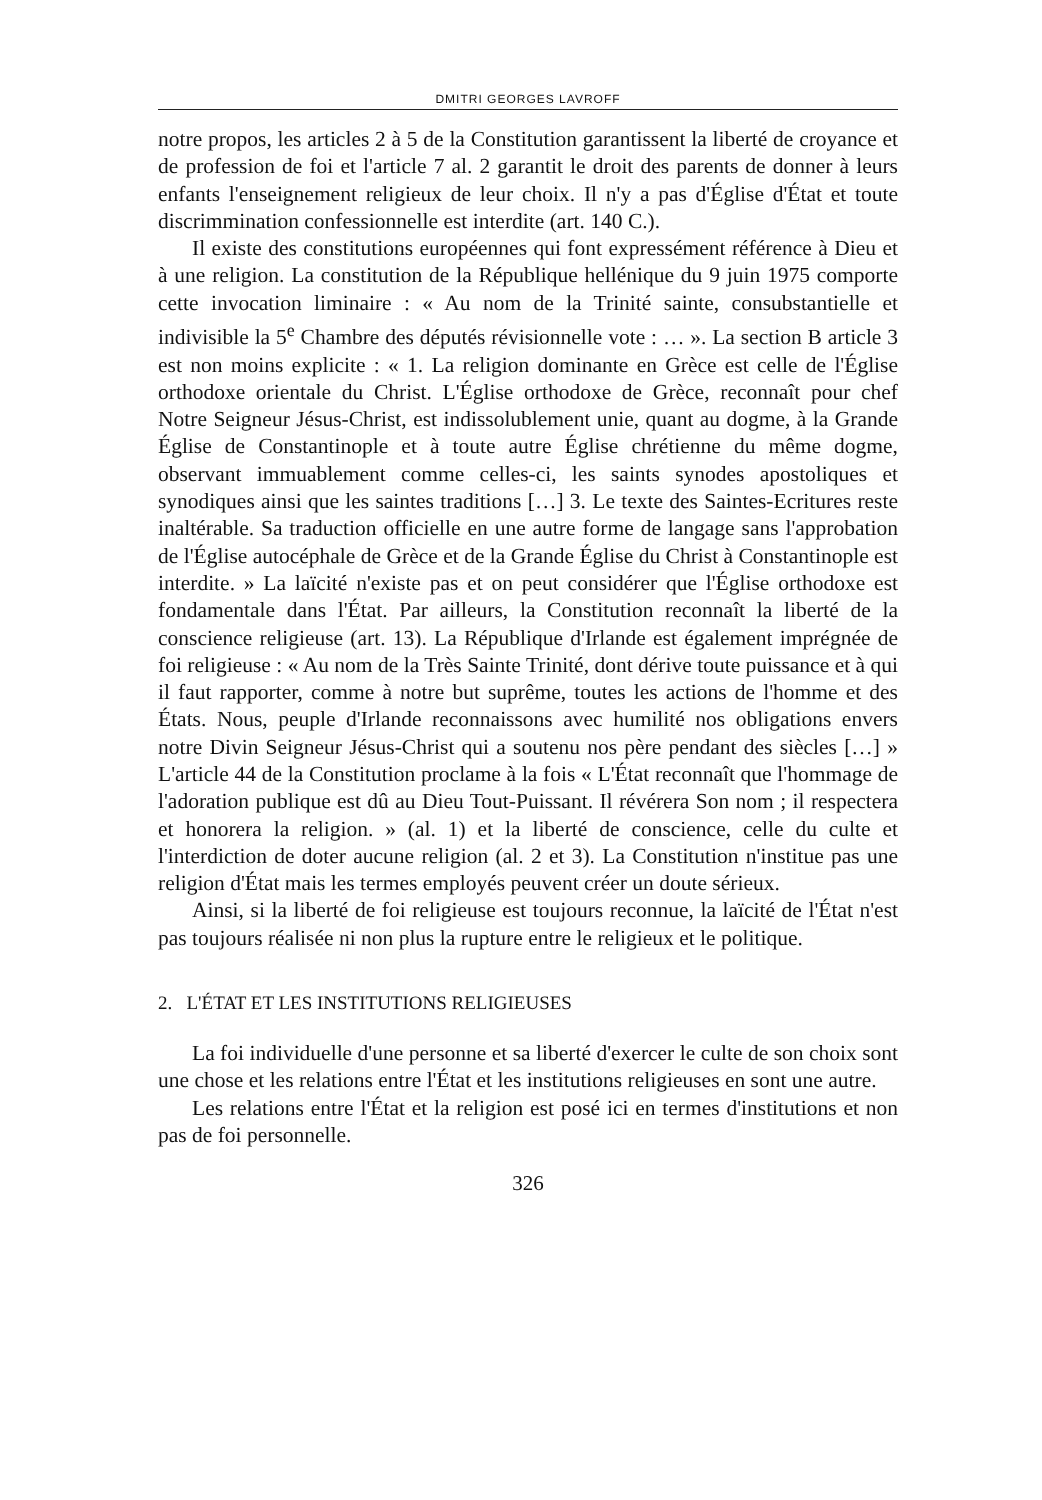DMITRI GEORGES LAVROFF
notre propos, les articles 2 à 5 de la Constitution garantissent la liberté de croyance et de profession de foi et l'article 7 al. 2 garantit le droit des parents de donner à leurs enfants l'enseignement religieux de leur choix. Il n'y a pas d'Église d'État et toute discrimmination confessionnelle est interdite (art. 140 C.).
Il existe des constitutions européennes qui font expressément référence à Dieu et à une religion. La constitution de la République hellénique du 9 juin 1975 comporte cette invocation liminaire : « Au nom de la Trinité sainte, consubstantielle et indivisible la 5<sup>e</sup> Chambre des députés révisionnelle vote : … ». La section B article 3 est non moins explicite : « 1. La religion dominante en Grèce est celle de l'Église orthodoxe orientale du Christ. L'Église orthodoxe de Grèce, reconnaît pour chef Notre Seigneur Jésus-Christ, est indissolublement unie, quant au dogme, à la Grande Église de Constantinople et à toute autre Église chrétienne du même dogme, observant immuablement comme celles-ci, les saints synodes apostoliques et synodiques ainsi que les saintes traditions […] 3. Le texte des Saintes-Ecritures reste inaltérable. Sa traduction officielle en une autre forme de langage sans l'approbation de l'Église autocéphale de Grèce et de la Grande Église du Christ à Constantinople est interdite. » La laïcité n'existe pas et on peut considérer que l'Église orthodoxe est fondamentale dans l'État. Par ailleurs, la Constitution reconnaît la liberté de la conscience religieuse (art. 13). La République d'Irlande est également imprégnée de foi religieuse : « Au nom de la Très Sainte Trinité, dont dérive toute puissance et à qui il faut rapporter, comme à notre but suprême, toutes les actions de l'homme et des États. Nous, peuple d'Irlande reconnaissons avec humilité nos obligations envers notre Divin Seigneur Jésus-Christ qui a soutenu nos père pendant des siècles […] » L'article 44 de la Constitution proclame à la fois « L'État reconnaît que l'hommage de l'adoration publique est dû au Dieu Tout-Puissant. Il révérera Son nom ; il respectera et honorera la religion. » (al. 1) et la liberté de conscience, celle du culte et l'interdiction de doter aucune religion (al. 2 et 3). La Constitution n'institue pas une religion d'État mais les termes employés peuvent créer un doute sérieux.
Ainsi, si la liberté de foi religieuse est toujours reconnue, la laïcité de l'État n'est pas toujours réalisée ni non plus la rupture entre le religieux et le politique.
2. L'ÉTAT ET LES INSTITUTIONS RELIGIEUSES
La foi individuelle d'une personne et sa liberté d'exercer le culte de son choix sont une chose et les relations entre l'État et les institutions religieuses en sont une autre.
Les relations entre l'État et la religion est posé ici en termes d'institutions et non pas de foi personnelle.
326